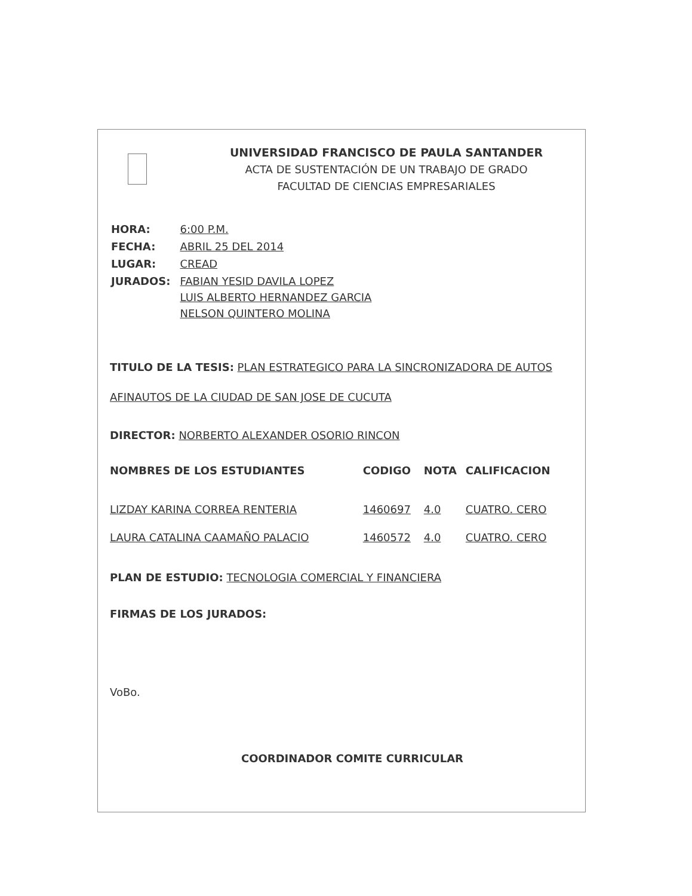UNIVERSIDAD FRANCISCO DE PAULA SANTANDER
ACTA DE SUSTENTACIÓN DE UN TRABAJO DE GRADO
FACULTAD DE CIENCIAS EMPRESARIALES
| HORA: | 6:00 P.M. |
| FECHA: | ABRIL 25 DEL 2014 |
| LUGAR: | CREAD |
| JURADOS: | FABIAN YESID DAVILA LOPEZ LUIS ALBERTO HERNANDEZ GARCIA NELSON QUINTERO MOLINA |
TITULO DE LA TESIS: PLAN ESTRATEGICO PARA LA SINCRONIZADORA DE AUTOS
AFINAUTOS DE LA CIUDAD DE SAN JOSE DE CUCUTA
DIRECTOR: NORBERTO ALEXANDER OSORIO RINCON
| NOMBRES DE LOS ESTUDIANTES | CODIGO | NOTA | CALIFICACION |
| --- | --- | --- | --- |
| LIZDAY KARINA CORREA RENTERIA | 1460697 | 4.0 | CUATRO. CERO |
| LAURA CATALINA CAAMAÑO PALACIO | 1460572 | 4.0 | CUATRO. CERO |
PLAN DE ESTUDIO: TECNOLOGIA COMERCIAL Y FINANCIERA
FIRMAS DE LOS JURADOS:
VoBo.
COORDINADOR COMITE CURRICULAR